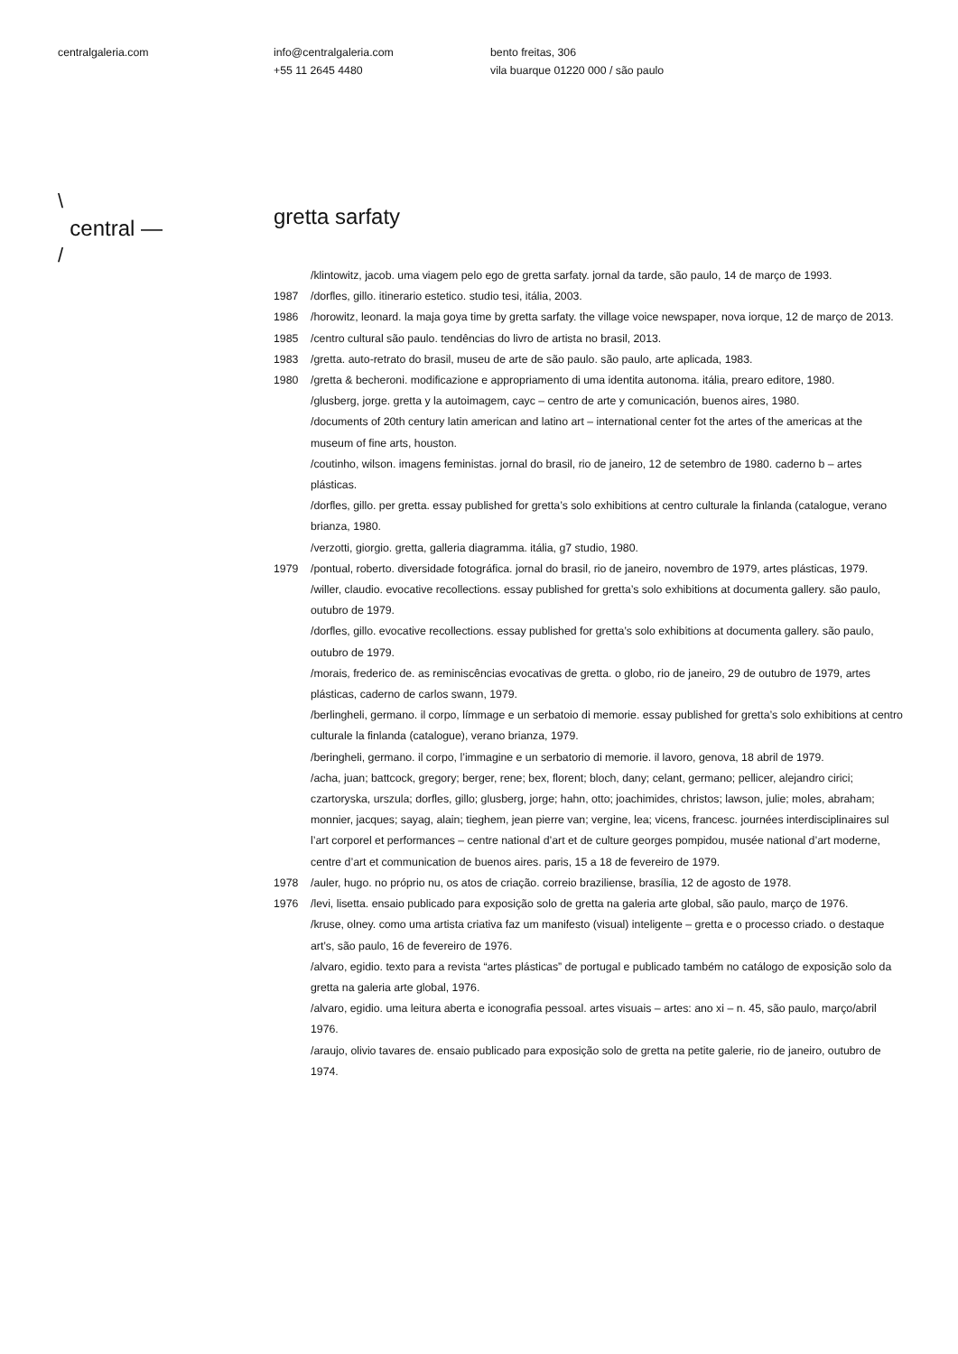centralgaleria.com info@centralgaleria.com
+55 11 2645 4480
bento freitas, 306
vila buarque 01220 000 / são paulo
\
central —
/
gretta sarfaty
/klintowitz, jacob. uma viagem pelo ego de gretta sarfaty. jornal da tarde, são paulo, 14 de março de 1993.
1987 /dorfles, gillo. itinerario estetico. studio tesi, itália, 2003.
1986 /horowitz, leonard. la maja goya time by gretta sarfaty. the village voice newspaper, nova iorque, 12 de março de 2013.
1985 /centro cultural são paulo. tendências do livro de artista no brasil, 2013.
1983 /gretta. auto-retrato do brasil, museu de arte de são paulo. são paulo, arte aplicada, 1983.
1980 /gretta & becheroni. modificazione e appropriamento di uma identita autonoma. itália, prearo editore, 1980.
/glusberg, jorge. gretta y la autoimagem, cayc – centro de arte y comunicación, buenos aires, 1980.
/documents of 20th century latin american and latino art – international center fot the artes of the americas at the museum of fine arts, houston.
/coutinho, wilson. imagens feministas. jornal do brasil, rio de janeiro, 12 de setembro de 1980. caderno b – artes plásticas.
/dorfles, gillo. per gretta. essay published for gretta’s solo exhibitions at centro culturale la finlanda (catalogue, verano brianza, 1980.
/verzotti, giorgio. gretta, galleria diagramma. itália, g7 studio, 1980.
1979 /pontual, roberto. diversidade fotográfica. jornal do brasil, rio de janeiro, novembro de 1979, artes plásticas, 1979.
/willer, claudio. evocative recollections. essay published for gretta’s solo exhibitions at documenta gallery. são paulo, outubro de 1979.
/dorfles, gillo. evocative recollections. essay published for gretta’s solo exhibitions at documenta gallery. são paulo, outubro de 1979.
/morais, frederico de. as reminiscências evocativas de gretta. o globo, rio de janeiro, 29 de outubro de 1979, artes plásticas, caderno de carlos swann, 1979.
/berlingheli, germano. il corpo, límmage e un serbatoio di memorie. essay published for gretta’s solo exhibitions at centro culturale la finlanda (catalogue), verano brianza, 1979.
/beringheli, germano. il corpo, l’immagine e un serbatorio di memorie. il lavoro, genova, 18 abril de 1979.
/acha, juan; battcock, gregory; berger, rene; bex, florent; bloch, dany; celant, germano; pellicer, alejandro cirici; czartoryska, urszula; dorfles, gillo; glusberg, jorge; hahn, otto; joachimides, christos; lawson, julie; moles, abraham; monnier, jacques; sayag, alain; tieghem, jean pierre van; vergine, lea; vicens, francesc. journées interdisciplinaires sul l’art corporel et performances – centre national d’art et de culture georges pompidou, musée national d’art moderne, centre d’art et communication de buenos aires. paris, 15 a 18 de fevereiro de 1979.
1978 /auler, hugo. no próprio nu, os atos de criação. correio braziliense, brasília, 12 de agosto de 1978.
1976 /levi, lisetta. ensaio publicado para exposição solo de gretta na galeria arte global, são paulo, março de 1976.
/kruse, olney. como uma artista criativa faz um manifesto (visual) inteligente – gretta e o processo criado. o destaque art’s, são paulo, 16 de fevereiro de 1976.
/alvaro, egidio. texto para a revista “artes plásticas” de portugal e publicado também no catálogo de exposição solo da gretta na galeria arte global, 1976.
/alvaro, egidio. uma leitura aberta e iconografia pessoal. artes visuais – artes: ano xi – n. 45, são paulo, março/abril 1976.
/araujo, olivio tavares de. ensaio publicado para exposição solo de gretta na petite galerie, rio de janeiro, outubro de 1974.